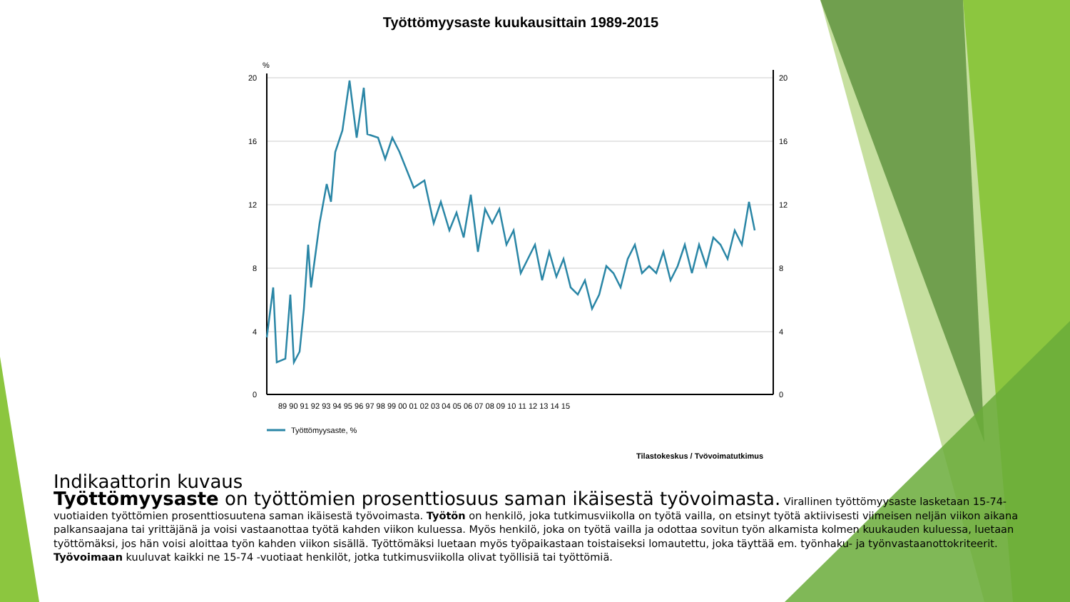Työttömyysaste kuukausittain 1989-2015
%
20
16
12
8
4
0
20
16
12
8
4
0
89 90 91 92 93 94 95 96 97 98 99 00 01 02 03 04 05 06 07 08 09 10 11 12 13 14 15
Työttömyysaste, %
Tilastokeskus / Työvoimatutkimus
Indikaattorin kuvaus
Työttömyysaste on työttömien prosenttiosuus saman ikäisestä työvoimasta. Virallinen työttömyysaste lasketaan 15-74-vuotiaiden työttömien prosenttiosuutena saman ikäisestä työvoimasta. Työtön on henkilö, joka tutkimusviikolla on työtä vailla, on etsinyt työtä aktiivisesti viimeisen neljän viikon aikana palkansaajana tai yrittäjänä ja voisi vastaanottaa työtä kahden viikon kuluessa. Myös henkilö, joka on työtä vailla ja odottaa sovitun työn alkamista kolmen kuukauden kuluessa, luetaan työttömäksi, jos hän voisi aloittaa työn kahden viikon sisällä. Työttömäksi luetaan myös työpaikastaan toistaiseksi lomautettu, joka täyttää em. työnhaku- ja työnvastaanottokriteerit. Työvoimaan kuuluvat kaikki ne 15-74 -vuotiaat henkilöt, jotka tutkimusviikolla olivat työllisiä tai työttömiä.